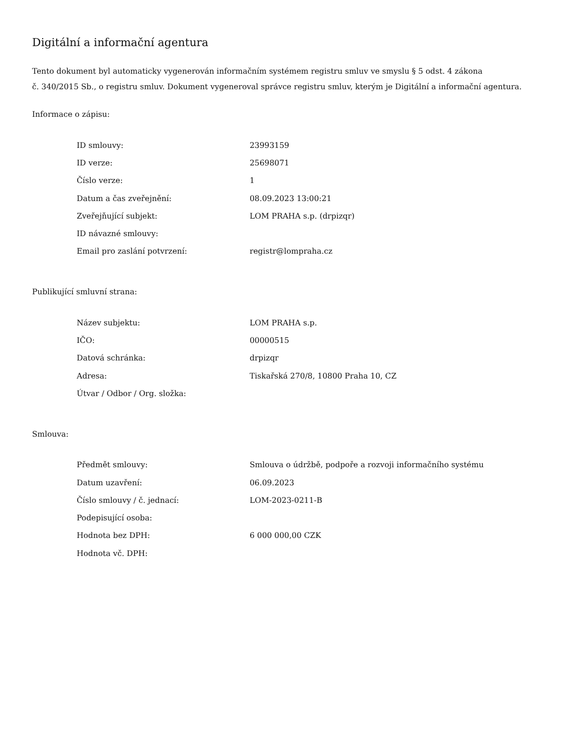Digitální a informační agentura
Tento dokument byl automaticky vygenerován informačním systémem registru smluv ve smyslu § 5 odst. 4 zákona
č. 340/2015 Sb., o registru smluv. Dokument vygeneroval správce registru smluv, kterým je Digitální a informační agentura.
Informace o zápisu:
| ID smlouvy: | 23993159 |
| ID verze: | 25698071 |
| Číslo verze: | 1 |
| Datum a čas zveřejnění: | 08.09.2023 13:00:21 |
| Zveřejňující subjekt: | LOM PRAHA s.p. (drpizqr) |
| ID návazné smlouvy: | |
| Email pro zaslání potvrzení: | registr@lompraha.cz |
Publikující smluvní strana:
| Název subjektu: | LOM PRAHA s.p. |
| IČO: | 00000515 |
| Datová schránka: | drpizqr |
| Adresa: | Tiskařská 270/8, 10800 Praha 10, CZ |
| Útvar / Odbor / Org. složka: | |
Smlouva:
| Předmět smlouvy: | Smlouva o údržbě, podpoře a rozvoji informačního systému |
| Datum uzavření: | 06.09.2023 |
| Číslo smlouvy / č. jednací: | LOM-2023-0211-B |
| Podepisující osoba: | |
| Hodnota bez DPH: | 6 000 000,00 CZK |
| Hodnota vč. DPH: | |